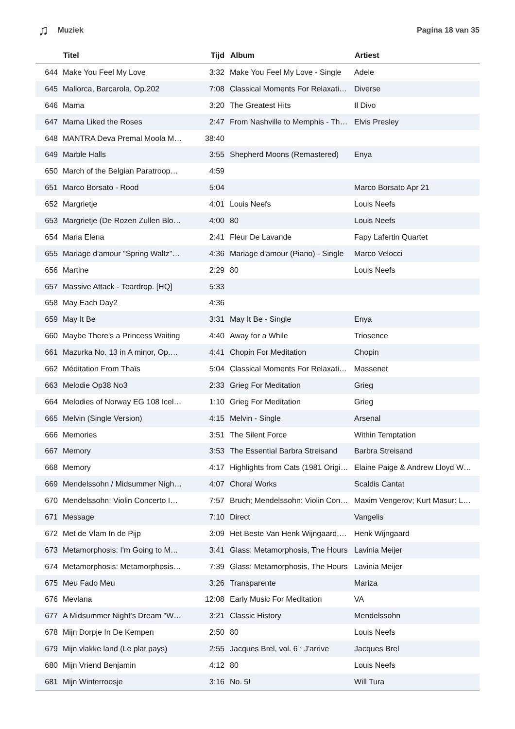♫ Muziek Pagina 18 van 35
| | Titel | Tijd | Album | Artiest |
| --- | --- | --- | --- | --- |
| 644 | Make You Feel My Love | 3:32 | Make You Feel My Love - Single | Adele |
| 645 | Mallorca, Barcarola, Op.202 | 7:08 | Classical Moments For Relaxati… | Diverse |
| 646 | Mama | 3:20 | The Greatest Hits | Il Divo |
| 647 | Mama Liked the Roses | 2:47 | From Nashville to Memphis - Th… | Elvis Presley |
| 648 | MANTRA Deva Premal Moola M… | 38:40 | | |
| 649 | Marble Halls | 3:55 | Shepherd Moons (Remastered) | Enya |
| 650 | March of the Belgian Paratroop… | 4:59 | | |
| 651 | Marco Borsato - Rood | 5:04 | | Marco Borsato Apr 21 |
| 652 | Margrietje | 4:01 | Louis Neefs | Louis Neefs |
| 653 | Margrietje (De Rozen Zullen Blo… | 4:00 | 80 | Louis Neefs |
| 654 | Maria Elena | 2:41 | Fleur De Lavande | Fapy Lafertin Quartet |
| 655 | Mariage d'amour "Spring Waltz"… | 4:36 | Mariage d'amour (Piano) - Single | Marco Velocci |
| 656 | Martine | 2:29 | 80 | Louis Neefs |
| 657 | Massive Attack - Teardrop. [HQ] | 5:33 | | |
| 658 | May Each Day2 | 4:36 | | |
| 659 | May It Be | 3:31 | May It Be - Single | Enya |
| 660 | Maybe There's a Princess Waiting | 4:40 | Away for a While | Triosence |
| 661 | Mazurka No. 13 in A minor, Op.… | 4:41 | Chopin For Meditation | Chopin |
| 662 | Méditation From Thaïs | 5:04 | Classical Moments For Relaxati… | Massenet |
| 663 | Melodie Op38 No3 | 2:33 | Grieg For Meditation | Grieg |
| 664 | Melodies of Norway EG 108 Icel… | 1:10 | Grieg For Meditation | Grieg |
| 665 | Melvin (Single Version) | 4:15 | Melvin - Single | Arsenal |
| 666 | Memories | 3:51 | The Silent Force | Within Temptation |
| 667 | Memory | 3:53 | The Essential Barbra Streisand | Barbra Streisand |
| 668 | Memory | 4:17 | Highlights from Cats (1981 Origi… | Elaine Paige & Andrew Lloyd W… |
| 669 | Mendelssohn / Midsummer Nigh… | 4:07 | Choral Works | Scaldis Cantat |
| 670 | Mendelssohn: Violin Concerto I… | 7:57 | Bruch; Mendelssohn: Violin Con… | Maxim Vengerov; Kurt Masur: L… |
| 671 | Message | 7:10 | Direct | Vangelis |
| 672 | Met de Vlam In de Pijp | 3:09 | Het Beste Van Henk Wijngaard,… | Henk Wijngaard |
| 673 | Metamorphosis: I'm Going to M… | 3:41 | Glass: Metamorphosis, The Hours | Lavinia Meijer |
| 674 | Metamorphosis: Metamorphosis… | 7:39 | Glass: Metamorphosis, The Hours | Lavinia Meijer |
| 675 | Meu Fado Meu | 3:26 | Transparente | Mariza |
| 676 | Mevlana | 12:08 | Early Music For Meditation | VA |
| 677 | A Midsummer Night's Dream "W… | 3:21 | Classic History | Mendelssohn |
| 678 | Mijn Dorpje In De Kempen | 2:50 | 80 | Louis Neefs |
| 679 | Mijn vlakke land (Le plat pays) | 2:55 | Jacques Brel, vol. 6 : J'arrive | Jacques Brel |
| 680 | Mijn Vriend Benjamin | 4:12 | 80 | Louis Neefs |
| 681 | Mijn Winterroosje | 3:16 | No. 5! | Will Tura |